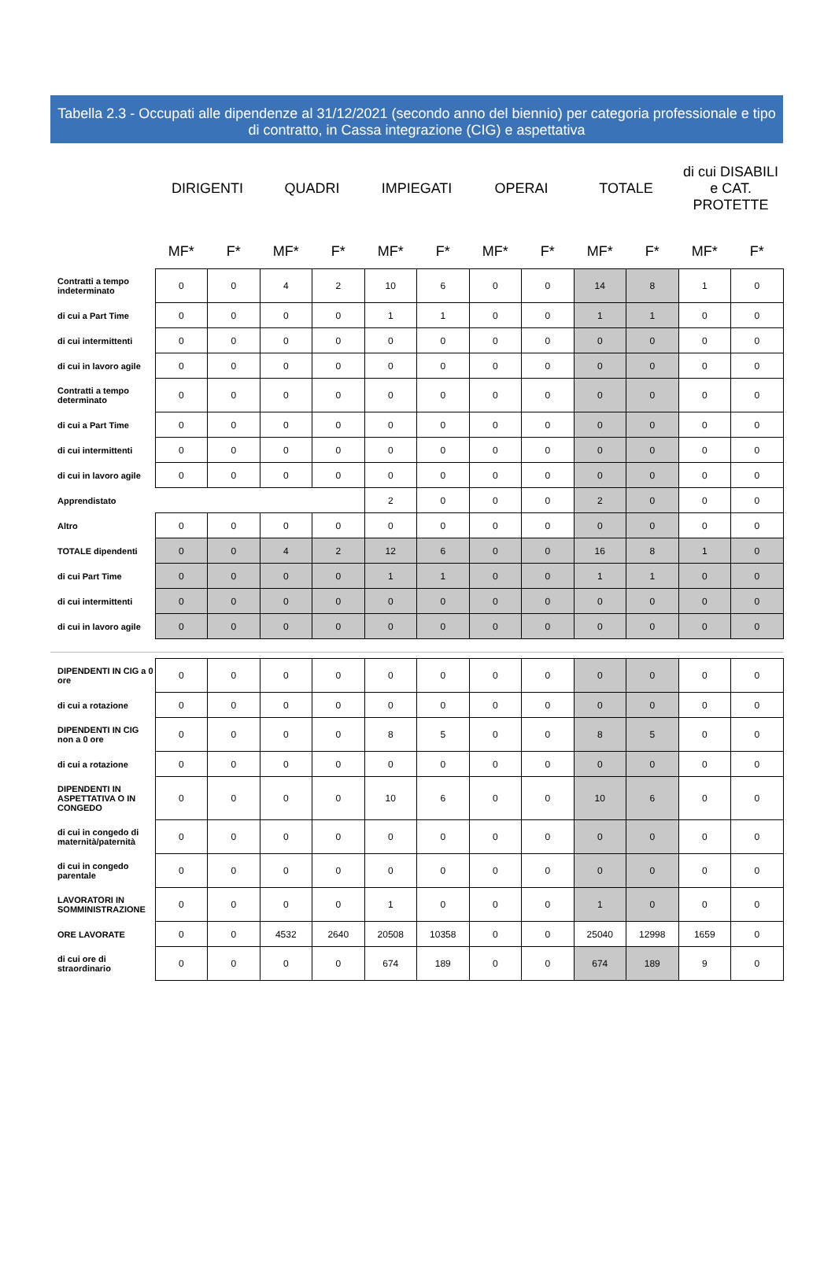Tabella 2.3 - Occupati alle dipendenze al 31/12/2021 (secondo anno del biennio) per categoria professionale e tipo di contratto, in Cassa integrazione (CIG) e aspettativa
| | DIRIGENTI | | QUADRI | | IMPIEGATI | | OPERAI | | TOTALE | | di cui DISABILI e CAT. PROTETTE | |
| --- | --- | --- | --- | --- | --- | --- | --- | --- | --- | --- | --- | --- |
| | MF* | F* | MF* | F* | MF* | F* | MF* | F* | MF* | F* | MF* | F* |
| Contratti a tempo indeterminato | 0 | 0 | 4 | 2 | 10 | 6 | 0 | 0 | 14 | 8 | 1 | 0 |
| di cui a Part Time | 0 | 0 | 0 | 0 | 1 | 1 | 0 | 0 | 1 | 1 | 0 | 0 |
| di cui intermittenti | 0 | 0 | 0 | 0 | 0 | 0 | 0 | 0 | 0 | 0 | 0 | 0 |
| di cui in lavoro agile | 0 | 0 | 0 | 0 | 0 | 0 | 0 | 0 | 0 | 0 | 0 | 0 |
| Contratti a tempo determinato | 0 | 0 | 0 | 0 | 0 | 0 | 0 | 0 | 0 | 0 | 0 | 0 |
| di cui a Part Time | 0 | 0 | 0 | 0 | 0 | 0 | 0 | 0 | 0 | 0 | 0 | 0 |
| di cui intermittenti | 0 | 0 | 0 | 0 | 0 | 0 | 0 | 0 | 0 | 0 | 0 | 0 |
| di cui in lavoro agile | 0 | 0 | 0 | 0 | 0 | 0 | 0 | 0 | 0 | 0 | 0 | 0 |
| Apprendistato | | | | | 2 | 0 | 0 | 0 | 2 | 0 | 0 | 0 |
| Altro | 0 | 0 | 0 | 0 | 0 | 0 | 0 | 0 | 0 | 0 | 0 | 0 |
| TOTALE dipendenti | 0 | 0 | 4 | 2 | 12 | 6 | 0 | 0 | 16 | 8 | 1 | 0 |
| di cui Part Time | 0 | 0 | 0 | 0 | 1 | 1 | 0 | 0 | 1 | 1 | 0 | 0 |
| di cui intermittenti | 0 | 0 | 0 | 0 | 0 | 0 | 0 | 0 | 0 | 0 | 0 | 0 |
| di cui in lavoro agile | 0 | 0 | 0 | 0 | 0 | 0 | 0 | 0 | 0 | 0 | 0 | 0 |
| DIPENDENTI IN CIG a 0 ore | 0 | 0 | 0 | 0 | 0 | 0 | 0 | 0 | 0 | 0 | 0 | 0 |
| di cui a rotazione | 0 | 0 | 0 | 0 | 0 | 0 | 0 | 0 | 0 | 0 | 0 | 0 |
| DIPENDENTI IN CIG non a 0 ore | 0 | 0 | 0 | 0 | 8 | 5 | 0 | 0 | 8 | 5 | 0 | 0 |
| di cui a rotazione | 0 | 0 | 0 | 0 | 0 | 0 | 0 | 0 | 0 | 0 | 0 | 0 |
| DIPENDENTI IN ASPETTATIVA O IN CONGEDO | 0 | 0 | 0 | 0 | 10 | 6 | 0 | 0 | 10 | 6 | 0 | 0 |
| di cui in congedo di maternità/paternità | 0 | 0 | 0 | 0 | 0 | 0 | 0 | 0 | 0 | 0 | 0 | 0 |
| di cui in congedo parentale | 0 | 0 | 0 | 0 | 0 | 0 | 0 | 0 | 0 | 0 | 0 | 0 |
| LAVORATORI IN SOMMINISTRAZIONE | 0 | 0 | 0 | 0 | 1 | 0 | 0 | 0 | 1 | 0 | 0 | 0 |
| ORE LAVORATE | 0 | 0 | 4532 | 2640 | 20508 | 10358 | 0 | 0 | 25040 | 12998 | 1659 | 0 |
| di cui ore di straordinario | 0 | 0 | 0 | 0 | 674 | 189 | 0 | 0 | 674 | 189 | 9 | 0 |